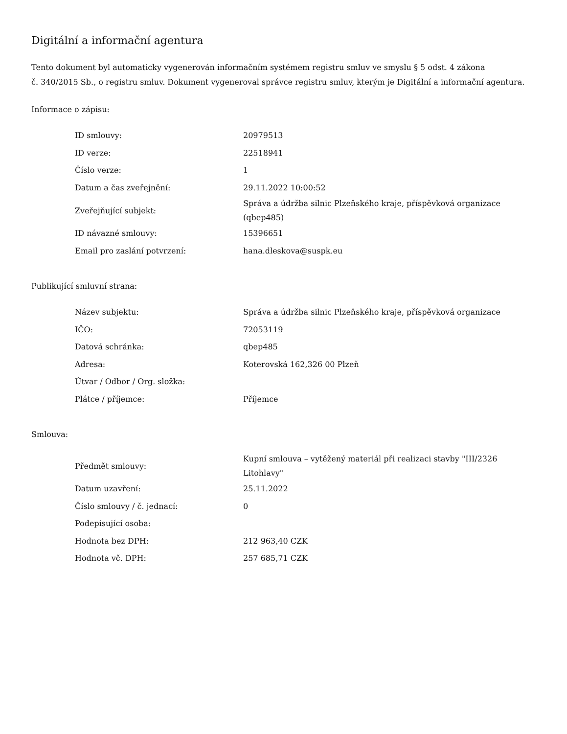Digitální a informační agentura
Tento dokument byl automaticky vygenerován informačním systémem registru smluv ve smyslu § 5 odst. 4 zákona
č. 340/2015 Sb., o registru smluv. Dokument vygeneroval správce registru smluv, kterým je Digitální a informační agentura.
Informace o zápisu:
| ID smlouvy: | 20979513 |
| ID verze: | 22518941 |
| Číslo verze: | 1 |
| Datum a čas zveřejnění: | 29.11.2022 10:00:52 |
| Zveřejňující subjekt: | Správa a údržba silnic Plzeňského kraje, příspěvková organizace (qbep485) |
| ID návazné smlouvy: | 15396651 |
| Email pro zaslání potvrzení: | hana.dleskova@suspk.eu |
Publikující smluvní strana:
| Název subjektu: | Správa a údržba silnic Plzeňského kraje, příspěvková organizace |
| IČO: | 72053119 |
| Datová schránka: | qbep485 |
| Adresa: | Koterovská 162,326 00 Plzeň |
| Útvar / Odbor / Org. složka: | |
| Plátce / příjemce: | Příjemce |
Smlouva:
| Předmět smlouvy: | Kupní smlouva – vytěžený materiál při realizaci stavby "III/2326 Litohlavy" |
| Datum uzavření: | 25.11.2022 |
| Číslo smlouvy / č. jednací: | 0 |
| Podepisující osoba: | |
| Hodnota bez DPH: | 212 963,40 CZK |
| Hodnota vč. DPH: | 257 685,71 CZK |